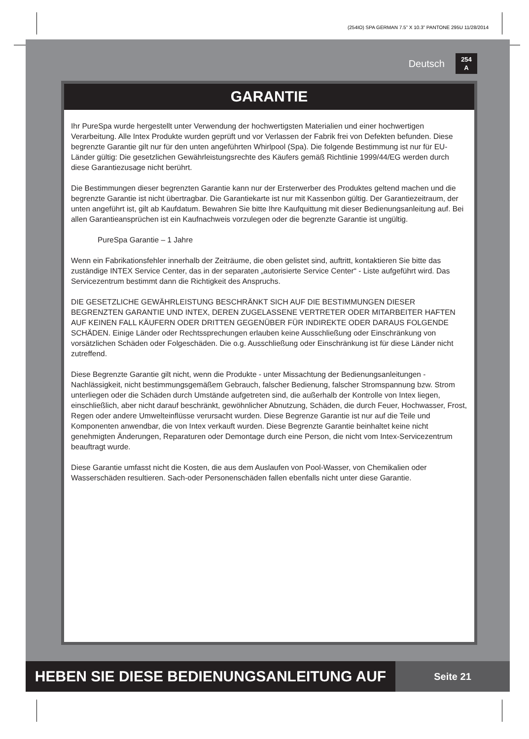(254IO) SPA GERMAN 7.5” X 10.3” PANTONE 295U 11/28/2014
Deutsch 254
A
GARANTIE
Ihr PureSpa wurde hergestellt unter Verwendung der hochwertigsten Materialien und einer hochwertigen Verarbeitung. Alle Intex Produkte wurden geprüft und vor Verlassen der Fabrik frei von Defekten befunden. Diese begrenzte Garantie gilt nur für den unten angeführten Whirlpool (Spa). Die folgende Bestimmung ist nur für EU-Länder gültig: Die gesetzlichen Gewährleistungsrechte des Käufers gemäß Richtlinie 1999/44/EG werden durch diese Garantiezusage nicht berührt.
Die Bestimmungen dieser begrenzten Garantie kann nur der Ersterwerber des Produktes geltend machen und die begrenzte Garantie ist nicht übertragbar. Die Garantiekarte ist nur mit Kassenbon gültig. Der Garantiezeitraum, der unten angeführt ist, gilt ab Kaufdatum. Bewahren Sie bitte Ihre Kaufquittung mit dieser Bedienungsanleitung auf. Bei allen Garantieansprüchen ist ein Kaufnachweis vorzulegen oder die begrenzte Garantie ist ungültig.
PureSpa Garantie – 1 Jahre
Wenn ein Fabrikationsfehler innerhalb der Zeiträume, die oben gelistet sind, auftritt, kontaktieren Sie bitte das zuständige INTEX Service Center, das in der separaten „autorisierte Service Center“ - Liste aufgeführt wird. Das Servicezentrum bestimmt dann die Richtigkeit des Anspruchs.
DIE GESETZLICHE GEWÄHRLEISTUNG BESCHRÄNKT SICH AUF DIE BESTIMMUNGEN DIESER BEGRENZTEN GARANTIE UND INTEX, DEREN ZUGELASSENE VERTRETER ODER MITARBEITER HAFTEN AUF KEINEN FALL KÄUFERN ODER DRITTEN GEGENÜBER FÜR INDIREKTE ODER DARAUS FOLGENDE SCHÄDEN. Einige Länder oder Rechtssprechungen erlauben keine Ausschließung oder Einschränkung von vorsätzlichen Schäden oder Folgeschäden. Die o.g. Ausschließung oder Einschränkung ist für diese Länder nicht zutreffend.
Diese Begrenzte Garantie gilt nicht, wenn die Produkte - unter Missachtung der Bedienungsanleitungen - Nachlässigkeit, nicht bestimmungsgemäßem Gebrauch, falscher Bedienung, falscher Stromspannung bzw. Strom unterliegen oder die Schäden durch Umstände aufgetreten sind, die außerhalb der Kontrolle von Intex liegen, einschließlich, aber nicht darauf beschränkt, gewöhnlicher Abnutzung, Schäden, die durch Feuer, Hochwasser, Frost, Regen oder andere Umwelteinflüsse verursacht wurden. Diese Begrenze Garantie ist nur auf die Teile und Komponenten anwendbar, die von Intex verkauft wurden. Diese Begrenzte Garantie beinhaltet keine nicht genehmigten Änderungen, Reparaturen oder Demontage durch eine Person, die nicht vom Intex-Servicezentrum beauftragt wurde.
Diese Garantie umfasst nicht die Kosten, die aus dem Auslaufen von Pool-Wasser, von Chemikalien oder Wasserschäden resultieren. Sach-oder Personenschäden fallen ebenfalls nicht unter diese Garantie.
HEBEN SIE DIESE BEDIENUNGSANLEITUNG AUF
Seite 21